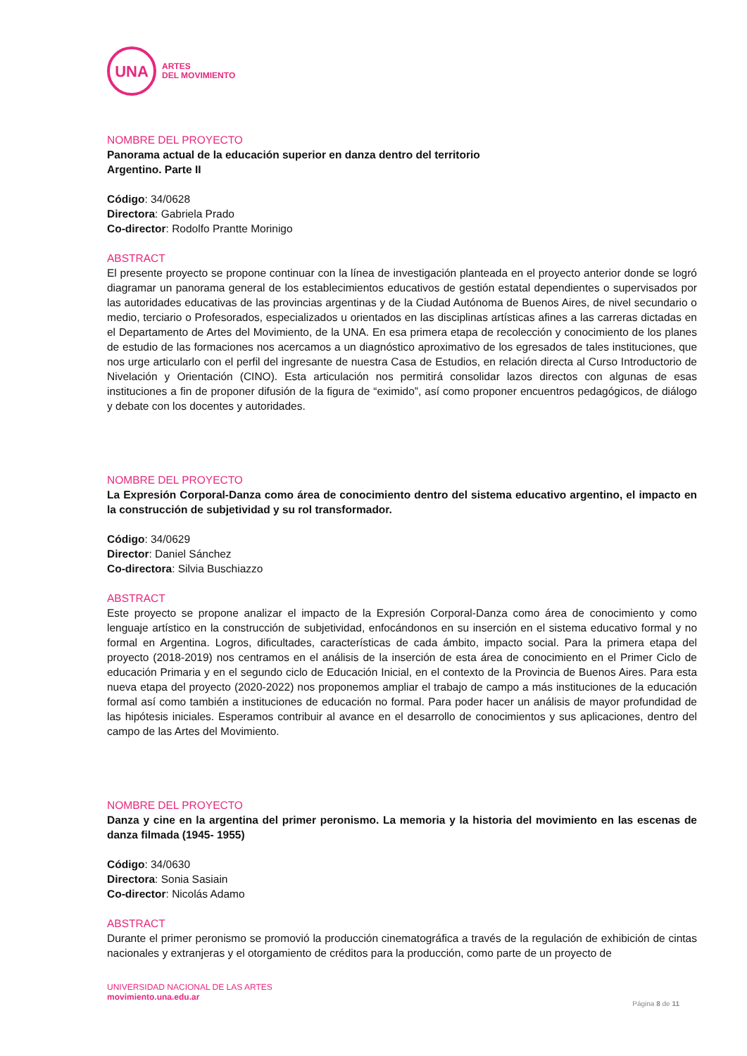UNA
ARTES
DEL MOVIMIENTO
NOMBRE DEL PROYECTO
Panorama actual de la educación superior en danza dentro del territorio
Argentino. Parte II
Código: 34/0628
Directora: Gabriela Prado
Co-director: Rodolfo Prantte Morinigo
ABSTRACT
El presente proyecto se propone continuar con la línea de investigación planteada en el proyecto anterior donde se logró diagramar un panorama general de los establecimientos educativos de gestión estatal dependientes o supervisados por las autoridades educativas de las provincias argentinas y de la Ciudad Autónoma de Buenos Aires, de nivel secundario o medio, terciario o Profesorados, especializados u orientados en las disciplinas artísticas afines a las carreras dictadas en el Departamento de Artes del Movimiento, de la UNA. En esa primera etapa de recolección y conocimiento de los planes de estudio de las formaciones nos acercamos a un diagnóstico aproximativo de los egresados de tales instituciones, que nos urge articularlo con el perfil del ingresante de nuestra Casa de Estudios, en relación directa al Curso Introductorio de Nivelación y Orientación (CINO). Esta articulación nos permitirá consolidar lazos directos con algunas de esas instituciones a fin de proponer difusión de la figura de “eximido”, así como proponer encuentros pedagógicos, de diálogo y debate con los docentes y autoridades.
NOMBRE DEL PROYECTO
La Expresión Corporal-Danza como área de conocimiento dentro del sistema educativo argentino, el impacto en la construcción de subjetividad y su rol transformador.
Código: 34/0629
Director: Daniel Sánchez
Co-directora: Silvia Buschiazzo
ABSTRACT
Este proyecto se propone analizar el impacto de la Expresión Corporal-Danza como área de conocimiento y como lenguaje artístico en la construcción de subjetividad, enfocándonos en su inserción en el sistema educativo formal y no formal en Argentina. Logros, dificultades, características de cada ámbito, impacto social. Para la primera etapa del proyecto (2018-2019) nos centramos en el análisis de la inserción de esta área de conocimiento en el Primer Ciclo de educación Primaria y en el segundo ciclo de Educación Inicial, en el contexto de la Provincia de Buenos Aires. Para esta nueva etapa del proyecto (2020-2022) nos proponemos ampliar el trabajo de campo a más instituciones de la educación formal así como también a instituciones de educación no formal. Para poder hacer un análisis de mayor profundidad de las hipótesis iniciales. Esperamos contribuir al avance en el desarrollo de conocimientos y sus aplicaciones, dentro del campo de las Artes del Movimiento.
NOMBRE DEL PROYECTO
Danza y cine en la argentina del primer peronismo. La memoria y la historia del movimiento en las escenas de danza filmada (1945- 1955)
Código: 34/0630
Directora: Sonia Sasiain
Co-director: Nicolás Adamo
ABSTRACT
Durante el primer peronismo se promovió la producción cinematográfica a través de la regulación de exhibición de cintas nacionales y extranjeras y el otorgamiento de créditos para la producción, como parte de un proyecto de
UNIVERSIDAD NACIONAL DE LAS ARTES
movimiento.una.edu.ar
Página 8 de 11